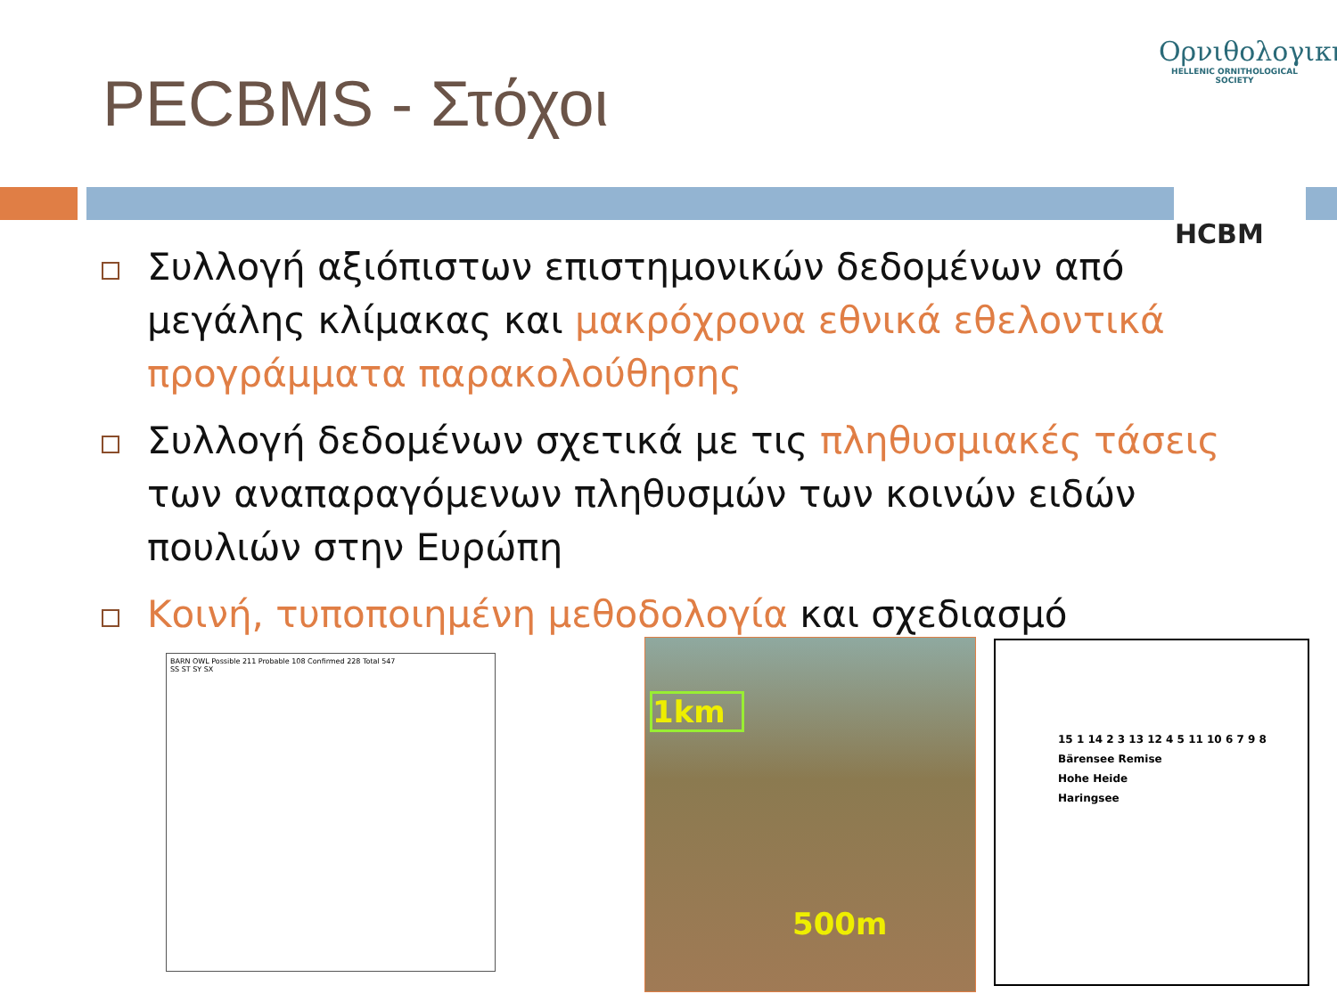PECBMS - Στόχοι
Ορνιθολογική
HELLENIC ORNITHOLOGICAL SOCIETY
HCBM
Συλλογή αξιόπιστων επιστημονικών δεδομένων από μεγάλης κλίμακας και μακρόχρονα εθνικά εθελοντικά προγράμματα παρακολούθησης
Συλλογή δεδομένων σχετικά με τις πληθυσμιακές τάσεις των αναπαραγόμενων πληθυσμών των κοινών ειδών πουλιών στην Ευρώπη
Κοινή, τυποποιημένη μεθοδολογία και σχεδιασμό
BARN OWL Possible 211 Probable 108 Confirmed 228 Total 547
SS ST SY SX
1km
500m
15 1 14 2 3 13 12 4 5 11 10 6 7 9 8
Bärensee Remise
Hohe Heide
Haringsee